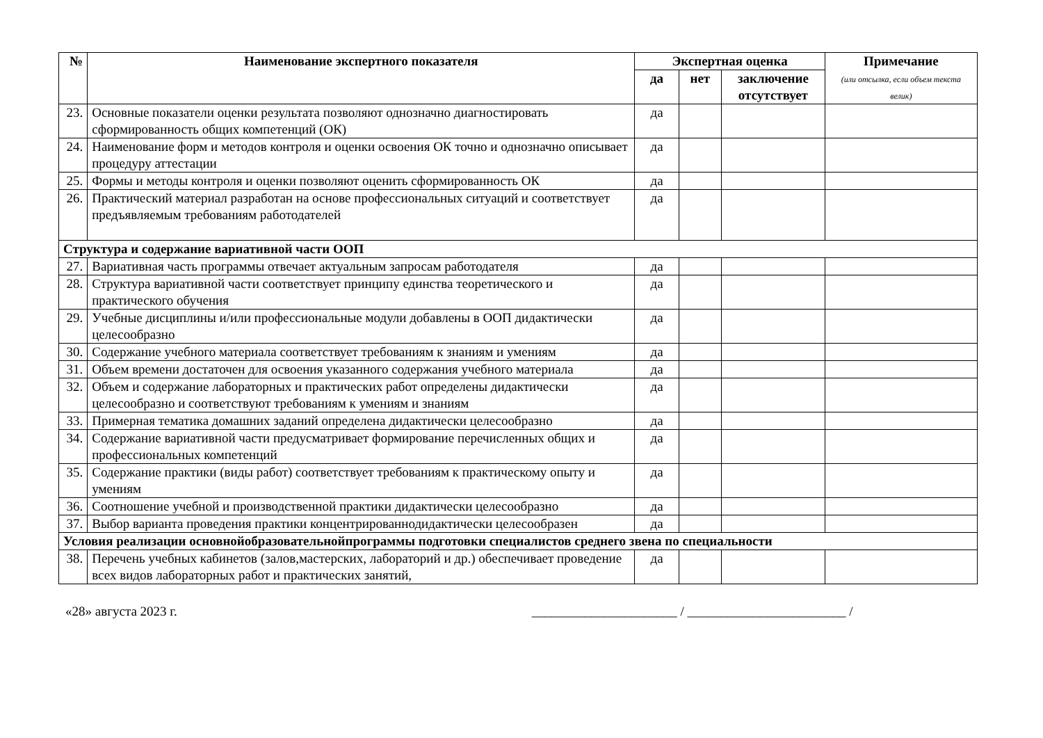| № | Наименование экспертного показателя | Экспертная оценка | | | Примечание (или отсылка, если объем текста велик) |
| --- | --- | --- | --- | --- | --- |
| | | да | нет | заключение отсутствует | |
| 23. | Основные показатели оценки результата позволяют однозначно диагностировать сформированность общих компетенций (ОК) | да | | | |
| 24. | Наименование форм и методов контроля и оценки освоения ОК точно и однозначно описывает процедуру аттестации | да | | | |
| 25. | Формы и методы контроля и оценки позволяют оценить сформированность ОК | да | | | |
| 26. | Практический материал разработан на основе профессиональных ситуаций и соответствует предъявляемым требованиям работодателей | да | | | |
| Структура и содержание вариативной части ООП | | | | | |
| 27. | Вариативная часть программы отвечает актуальным запросам работодателя | да | | | |
| 28. | Структура вариативной части соответствует принципу единства теоретического и практического обучения | да | | | |
| 29. | Учебные дисциплины и/или профессиональные модули добавлены в ООП дидактически целесообразно | да | | | |
| 30. | Содержание учебного материала соответствует требованиям к знаниям и умениям | да | | | |
| 31. | Объем времени достаточен для освоения указанного содержания учебного материала | да | | | |
| 32. | Объем и содержание лабораторных и практических работ определены дидактически целесообразно и соответствуют требованиям к умениям и знаниям | да | | | |
| 33. | Примерная тематика домашних заданий определена дидактически целесообразно | да | | | |
| 34. | Содержание вариативной части предусматривает формирование перечисленных общих и профессиональных компетенций | да | | | |
| 35. | Содержание практики (виды работ) соответствует требованиям к практическому опыту и умениям | да | | | |
| 36. | Соотношение учебной и производственной практики дидактически целесообразно | да | | | |
| 37. | Выбор варианта проведения практики концентрированнодидактически целесообразен | да | | | |
| Условия реализации основнойобразовательнойпрограммы подготовки специалистов среднего звена по специальности | | | | | |
| 38. | Перечень учебных кабинетов (залов,мастерских, лабораторий и др.) обеспечивает проведение всех видов лабораторных работ и практических занятий, | да | | | |
«28» августа 2023 г. ______________________ / ________________________ /